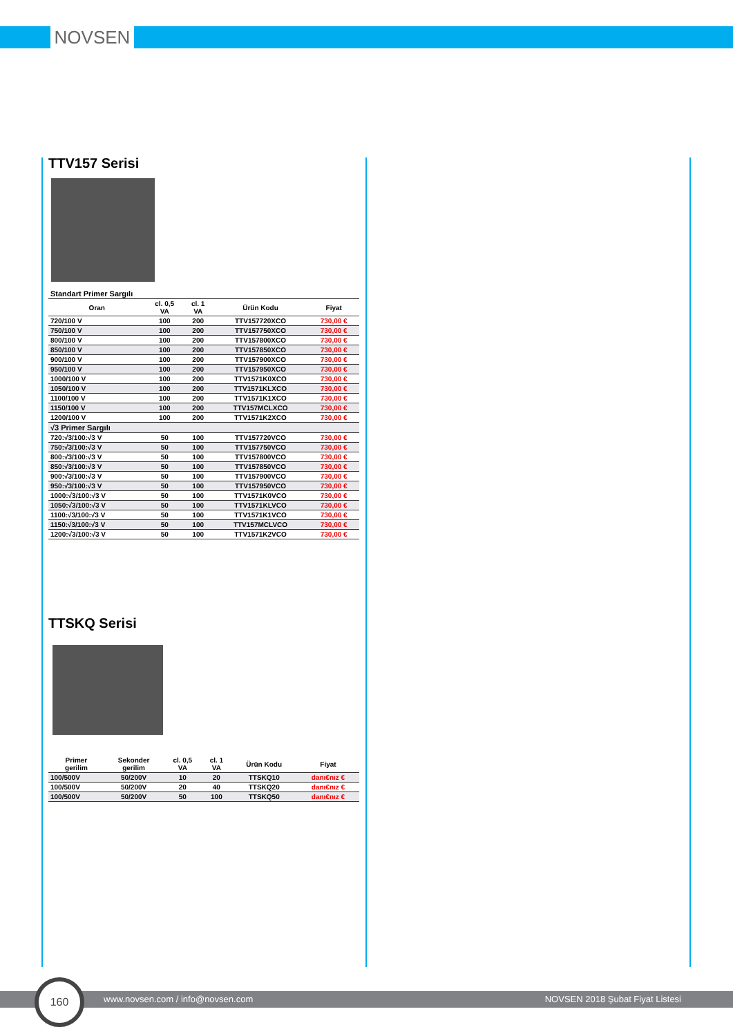NOVSEN
TTV157 Serisi
| Standart Primer Sargılı | | | | |
| Oran | cl. 0,5 VA | cl. 1 VA | Ürün Kodu | Fiyat |
| 720/100 V | 100 | 200 | TTV157720XCO | 730,00 € |
| 750/100 V | 100 | 200 | TTV157750XCO | 730,00 € |
| 800/100 V | 100 | 200 | TTV157800XCO | 730,00 € |
| 850/100 V | 100 | 200 | TTV157850XCO | 730,00 € |
| 900/100 V | 100 | 200 | TTV157900XCO | 730,00 € |
| 950/100 V | 100 | 200 | TTV157950XCO | 730,00 € |
| 1000/100 V | 100 | 200 | TTV1571K0XCO | 730,00 € |
| 1050/100 V | 100 | 200 | TTV1571KLXCO | 730,00 € |
| 1100/100 V | 100 | 200 | TTV1571K1XCO | 730,00 € |
| 1150/100 V | 100 | 200 | TTV157MCLXCO | 730,00 € |
| 1200/100 V | 100 | 200 | TTV1571K2XCO | 730,00 € |
| √3 Primer Sargılı | | | | |
| 720:√3/100:√3 V | 50 | 100 | TTV157720VCO | 730,00 € |
| 750:√3/100:√3 V | 50 | 100 | TTV157750VCO | 730,00 € |
| 800:√3/100:√3 V | 50 | 100 | TTV157800VCO | 730,00 € |
| 850:√3/100:√3 V | 50 | 100 | TTV157850VCO | 730,00 € |
| 900:√3/100:√3 V | 50 | 100 | TTV157900VCO | 730,00 € |
| 950:√3/100:√3 V | 50 | 100 | TTV157950VCO | 730,00 € |
| 1000:√3/100:√3 V | 50 | 100 | TTV1571K0VCO | 730,00 € |
| 1050:√3/100:√3 V | 50 | 100 | TTV1571KLVCO | 730,00 € |
| 1100:√3/100:√3 V | 50 | 100 | TTV1571K1VCO | 730,00 € |
| 1150:√3/100:√3 V | 50 | 100 | TTV157MCLVCO | 730,00 € |
| 1200:√3/100:√3 V | 50 | 100 | TTV1571K2VCO | 730,00 € |
TTSKQ Serisi
| Primer gerilim | Sekonder gerilim | cl. 0,5 VA | cl. 1 VA | Ürün Kodu | Fiyat |
| --- | --- | --- | --- | --- | --- |
| 100/500V | 50/200V | 10 | 20 | TTSKQ10 | danı€nız € |
| 100/500V | 50/200V | 20 | 40 | TTSKQ20 | danı€nız € |
| 100/500V | 50/200V | 50 | 100 | TTSKQ50 | danı€nız € |
www.novsen.com / info@novsen.com NOVSEN 2018 Şubat Fiyat Listesi
160